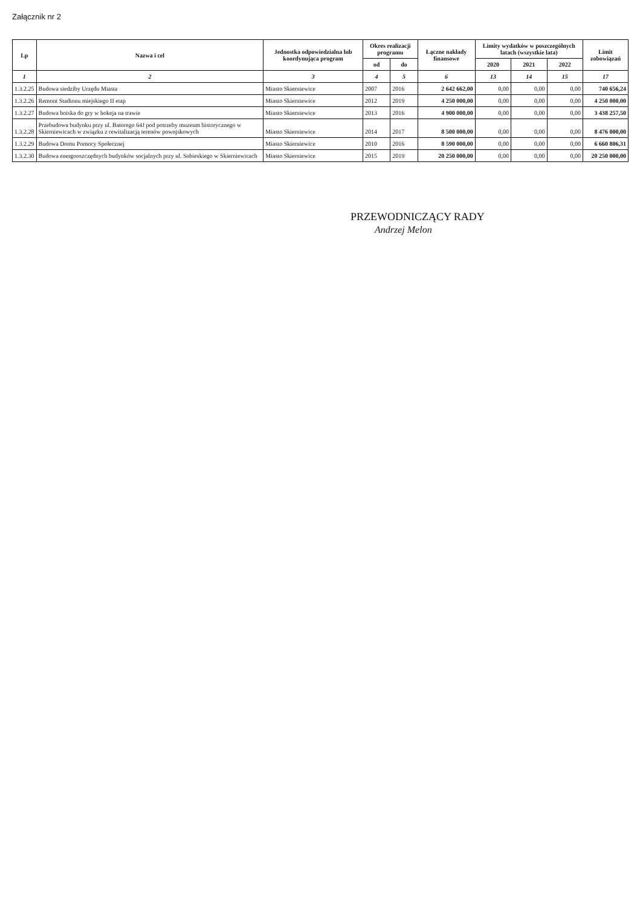Załącznik nr 2
| Lp | Nazwa i cel | Jednostka odpowiedzialna lub koordynująca program | Okres realizacji programu | | Łączne nakłady finansowe | Limity wydatków w poszczególnych latach (wszystkie lata) | | | Limit zobowiązań |
| --- | --- | --- | --- | --- | --- | --- | --- | --- | --- |
| | | | od | do | | 2020 | 2021 | 2022 | |
| 1 | 2 | 3 | 4 | 5 | 6 | 13 | 14 | 15 | 17 |
| 1.3.2.25 | Budowa siedziby Urzędu Miasta | Miasto Skierniewice | 2007 | 2016 | 2 642 662,00 | 0,00 | 0,00 | 0,00 | 740 656,24 |
| 1.3.2.26 | Remont Stadionu miejskiego II etap | Miasto Skierniewice | 2012 | 2019 | 4 250 000,00 | 0,00 | 0,00 | 0,00 | 4 250 000,00 |
| 1.3.2.27 | Budowa boiska do gry w hokeja na trawie | Miasto Skierniewice | 2013 | 2016 | 4 900 000,00 | 0,00 | 0,00 | 0,00 | 3 438 257,50 |
| 1.3.2.28 | Przebudowa budynku przy ul. Batorego 64J pod potrzeby muzeum historycznego w Skierniewicach w związku z rewitalizacją terenów powojskowych | Miasto Skierniewice | 2014 | 2017 | 8 500 000,00 | 0,00 | 0,00 | 0,00 | 8 476 000,00 |
| 1.3.2.29 | Budowa Domu Pomocy Społecznej | Miasto Skierniewice | 2010 | 2016 | 8 590 000,00 | 0,00 | 0,00 | 0,00 | 6 660 806,31 |
| 1.3.2.30 | Budowa energooszczędnych budynków socjalnych przy ul. Sobieskiego w Skierniewicach | Miasto Skierniewice | 2015 | 2019 | 20 250 000,00 | 0,00 | 0,00 | 0,00 | 20 250 000,00 |
PRZEWODNICZĄCY RADY
Andrzej Melon